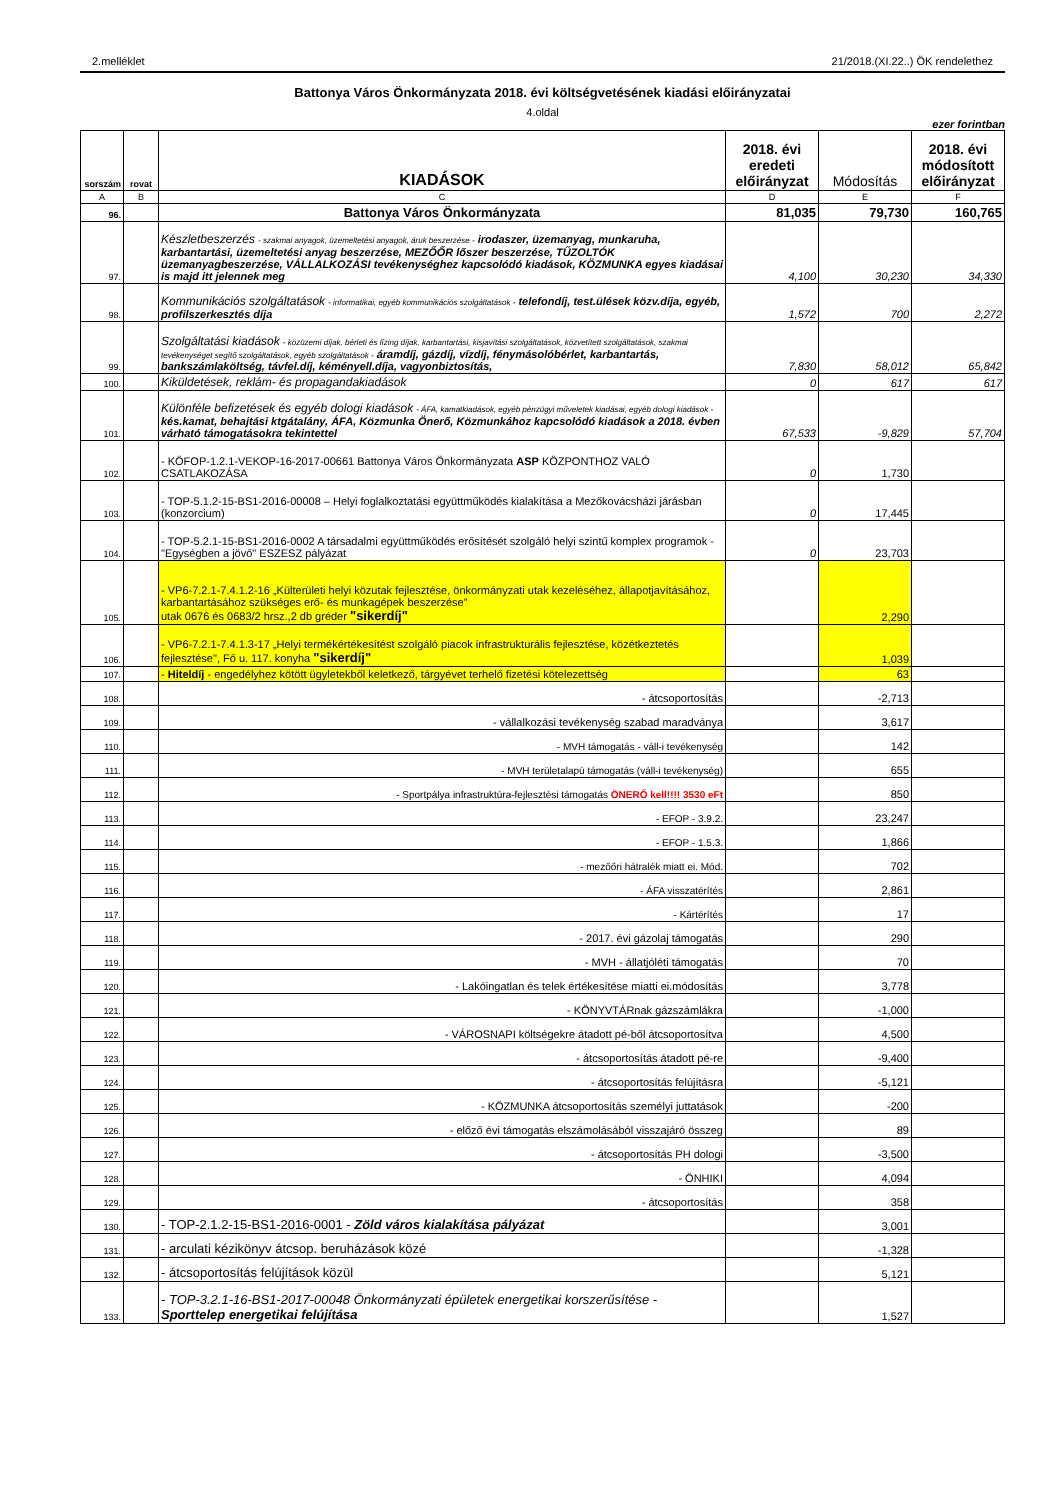2.melléklet 21/2018.(XI.22..) ÖK rendelethez
Battonya Város Önkormányzata 2018. évi költségvetésének kiadási előirányzatai
4.oldal
ezer forintban
| sorszám | rovat | KIADÁSOK | 2018. évi eredeti előirányzat | Módosítás | 2018. évi módosított előirányzat |
| --- | --- | --- | --- | --- | --- |
| A | B | C | D | E | F |
| 96. | | Battonya Város Önkormányzata | 81,035 | 79,730 | 160,765 |
| 97. | | Készletbeszerzés - szakmai anyagok, üzemeltetési anyagok, áruk beszerzése - irodaszer, üzemanyag, munkaruha, karbantartási, üzemeltetési anyag beszerzése, MEZŐŐR lőszer beszerzése, TŰZOLTÓK üzemanyagbeszerzése, VÁLLALKOZÁSI tevékenységhez kapcsolódó kiadások, KÖZMUNKA egyes kiadásai is majd itt jelennek meg | 4,100 | 30,230 | 34,330 |
| 98. | | Kommunikációs szolgáltatások - informatikai, egyéb kommunikációs szolgáltatások - telefondíj, test.ülések közv.díja, egyéb, profilszerkesztés díja | 1,572 | 700 | 2,272 |
| 99. | | Szolgáltatási kiadások - közüzemi díjak, bérleti és lízing díjak, karbantartási, kisjavítási szolgáltatások, közvetített szolgáltatások, szakmai tevékenységet segítő szolgáltatások, egyéb szolgáltatások - áramdíj, gázdíj, vízdíj, fénymásolóbérlet, karbantartás, bankszámlaköltség, távfel.díj, kéményell.díja, vagyonbiztosítás, | 7,830 | 58,012 | 65,842 |
| 100. | | Kiküldetések, reklám- és propagandakiadások | 0 | 617 | 617 |
| 101. | | Különféle befizetések és egyéb dologi kiadások - ÁFA, kamatkiadások, egyéb pénzügyi műveletek kiadásai, egyéb dologi kiadások - kés.kamat, behajtási ktgátalány, ÁFA, Közmunka Önerő, Közmunkához kapcsolódó kiadások a 2018. évben várható támogatásokra tekintettel | 67,533 | -9,829 | 57,704 |
| 102. | | - KÖFOP-1.2.1-VEKOP-16-2017-00661 Battonya Város Önkormányzata ASP KÖZPONTHOZ VALÓ CSATLAKOZÁSA | 0 | 1,730 | |
| 103. | | - TOP-5.1.2-15-BS1-2016-00008 – Helyi foglalkoztatási együttműködés kialakítása a Mezőkovácsházi járásban (konzorcium) | 0 | 17,445 | |
| 104. | | - TOP-5.2.1-15-BS1-2016-0002 A társadalmi együttműködés erősítését szolgáló helyi szintű komplex programok - "Egységben a jövő" ESZESZ pályázat | 0 | 23,703 | |
| 105. | | - VP6-7.2.1-7.4.1.2-16 „Külterületi helyi közutak fejlesztése, önkormányzati utak kezeléséhez, állapotjavításához, karbantartásához szükséges erő- és munkagépek beszerzése” utak 0676 és 0683/2 hrsz.,2 db gréder "sikerdíj" | | 2,290 | |
| 106. | | - VP6-7.2.1-7.4.1.3-17 „Helyi termékértékesítést szolgáló piacok infrastrukturális fejlesztése, közétkeztetés fejlesztése", Fő u. 117. konyha "sikerdíj" | | 1,039 | |
| 107. | | - Hiteldíj - engedélyhez kötött ügyletekből keletkező, tárgyévet terhelő fizetési kötelezettség | | 63 | |
| 108. | | - átcsoportosítás | | -2,713 | |
| 109. | | - vállalkozási tevékenység szabad maradványa | | 3,617 | |
| 110. | | - MVH támogatás - váll-i tevékenység | | 142 | |
| 111. | | - MVH területalapú támogatás (váll-i tevékenység) | | 655 | |
| 112. | | - Sportpálya infrastruktúra-fejlesztési támogatás ÖNERŐ kell!!!! 3530 eFt | | 850 | |
| 113. | | - EFOP - 3.9.2. | | 23,247 | |
| 114. | | - EFOP - 1.5.3. | | 1,866 | |
| 115. | | - mezőőri hátralék miatt ei. Mód. | | 702 | |
| 116. | | - ÁFA visszatérítés | | 2,861 | |
| 117. | | - Kártérítés | | 17 | |
| 118. | | - 2017. évi gázolaj támogatás | | 290 | |
| 119. | | - MVH - állatjóléti támogatás | | 70 | |
| 120. | | - Lakóingatlan és telek értékesítése miatti ei.módosítás | | 3,778 | |
| 121. | | - KÖNYVTÁRnak gázszámlákra | | -1,000 | |
| 122. | | - VÁROSNAPI költségekre átadott pé-ből átcsoportosítva | | 4,500 | |
| 123. | | - átcsoportosítás átadott pé-re | | -9,400 | |
| 124. | | - átcsoportosítás felújításra | | -5,121 | |
| 125. | | - KÖZMUNKA átcsoportosítás személyi juttatások | | -200 | |
| 126. | | - előző évi támogatás elszámolásából visszajáró összeg | | 89 | |
| 127. | | - átcsoportosítás PH dologi | | -3,500 | |
| 128. | | - ÖNHIKI | | 4,094 | |
| 129. | | - átcsoportosítás | | 358 | |
| 130. | | - TOP-2.1.2-15-BS1-2016-0001 - Zöld város kialakítása pályázat | | 3,001 | |
| 131. | | - arculati kézikönyv átcsop. beruházások közé | | -1,328 | |
| 132. | | - átcsoportosítás felújítások közül | | 5,121 | |
| 133. | | - TOP-3.2.1-16-BS1-2017-00048 Önkormányzati épületek energetikai korszerűsítése - Sporttelep energetikai felújítása | | 1,527 | |